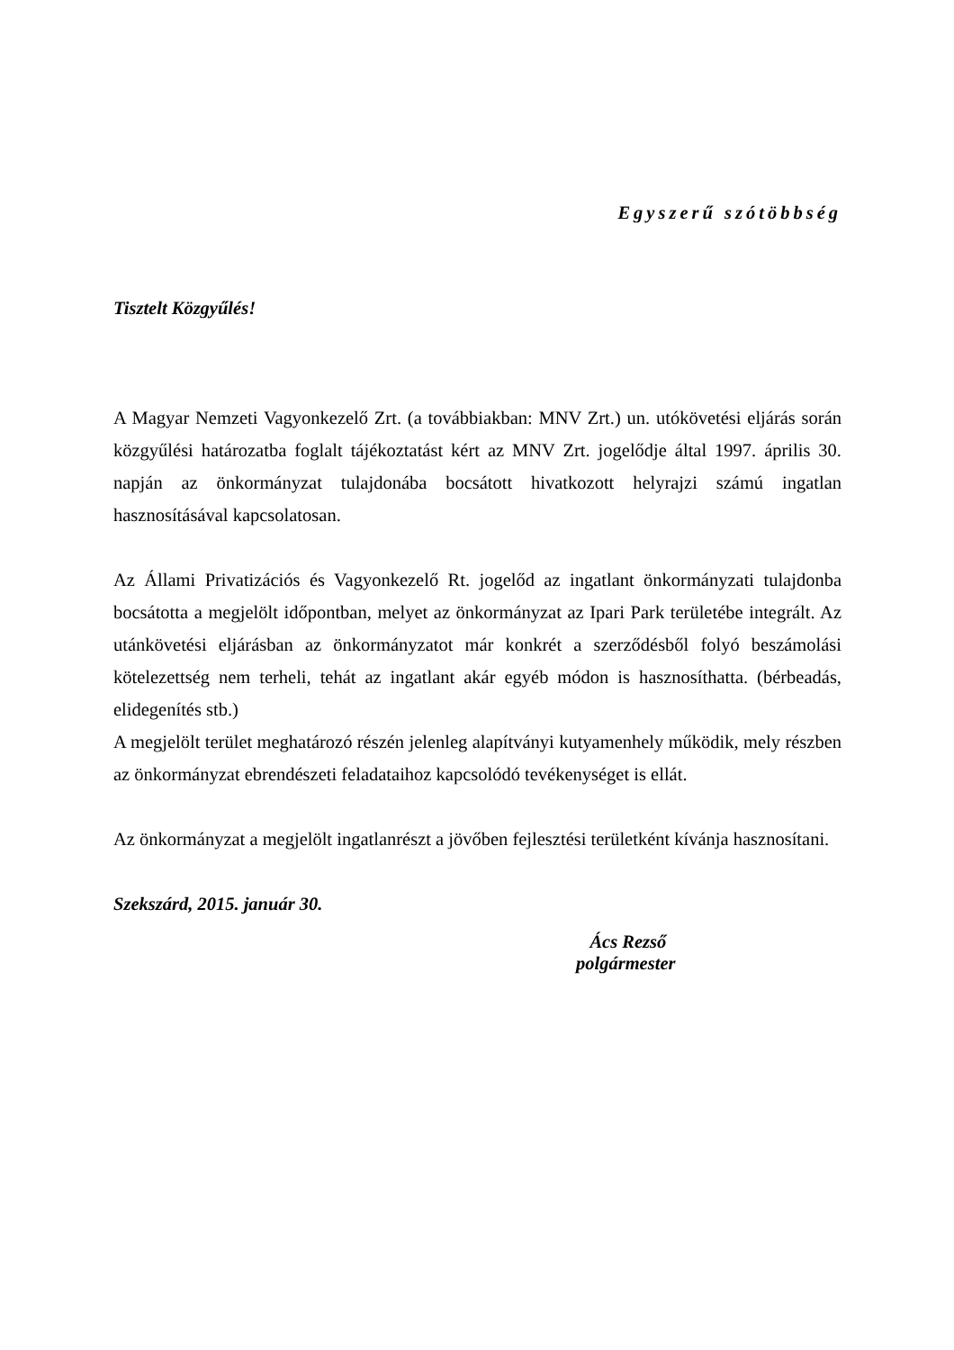Egyszerű szótöbbség
Tisztelt Közgyűlés!
A Magyar Nemzeti Vagyonkezelő Zrt. (a továbbiakban: MNV Zrt.) un. utókövetési eljárás során közgyűlési határozatba foglalt tájékoztatást kért az MNV Zrt. jogelődje által 1997. április 30. napján az önkormányzat tulajdonába bocsátott hivatkozott helyrajzi számú ingatlan hasznosításával kapcsolatosan.
Az Állami Privatizációs és Vagyonkezelő Rt. jogelőd az ingatlant önkormányzati tulajdonba bocsátotta a megjelölt időpontban, melyet az önkormányzat az Ipari Park területébe integrált. Az utánkövetési eljárásban az önkormányzatot már konkrét a szerződésből folyó beszámolási kötelezettség nem terheli, tehát az ingatlant akár egyéb módon is hasznosíthatta. (bérbeadás, elidegenítés stb.)
A megjelölt terület meghatározó részén jelenleg alapítványi kutyamenhely működik, mely részben az önkormányzat ebrendészeti feladataihoz kapcsolódó tevékenységet is ellát.
Az önkormányzat a megjelölt ingatlanrészt a jövőben fejlesztési területként kívánja hasznosítani.
Szekszárd, 2015. január 30.
Ács Rezső
polgármester